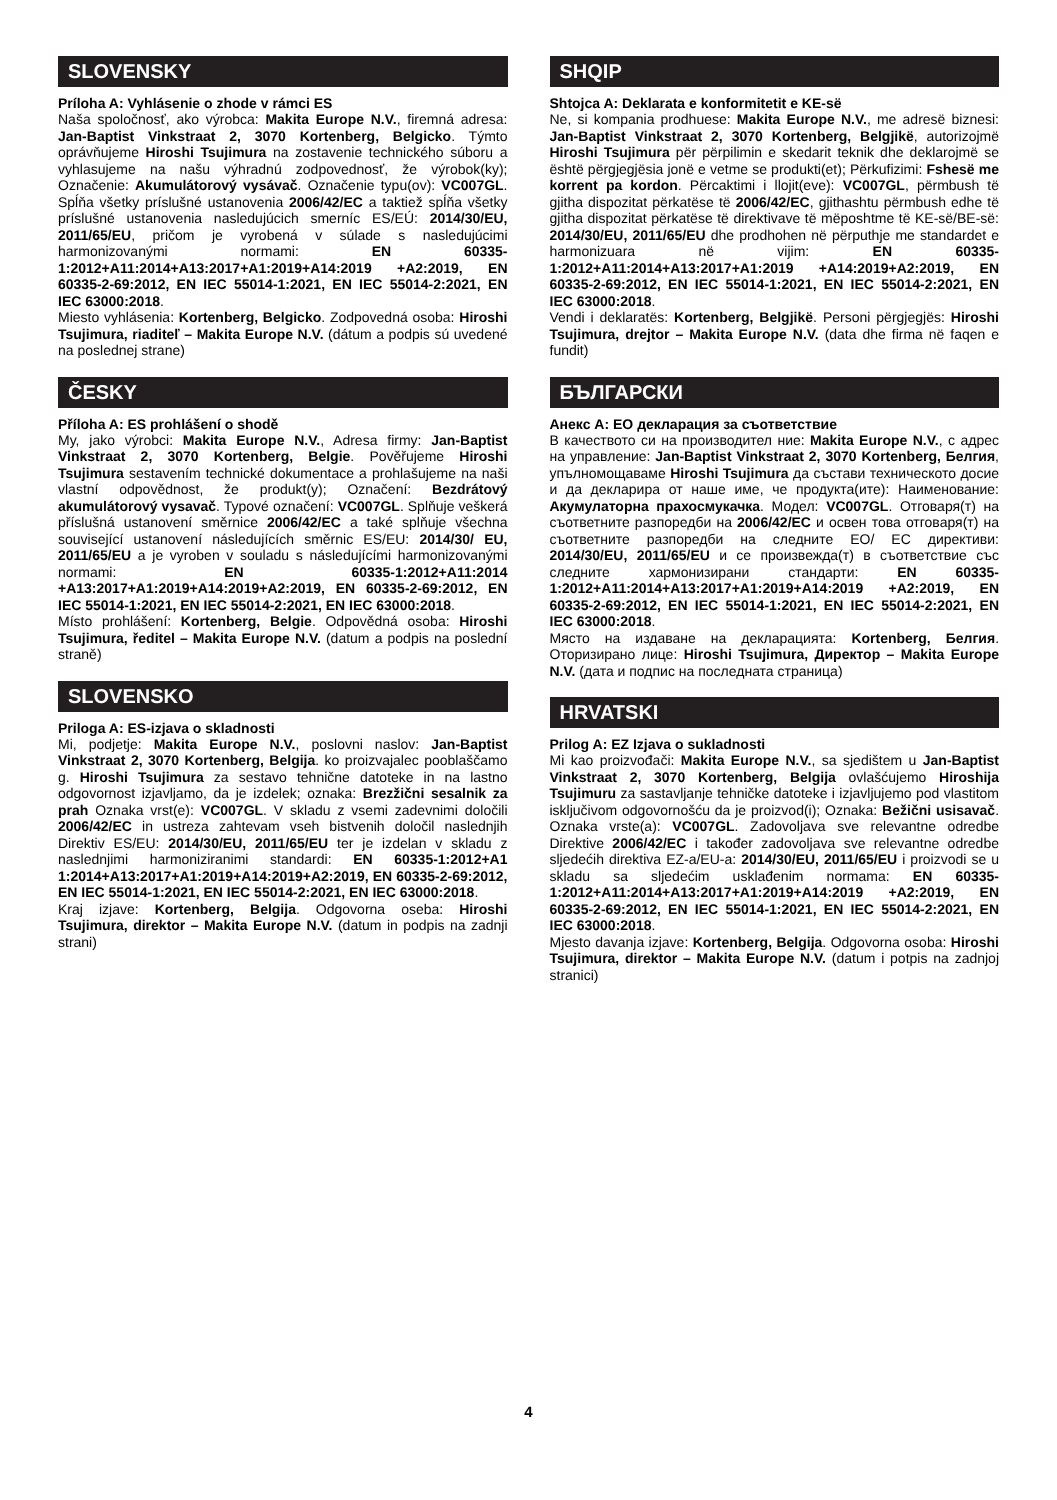SLOVENSKY
Príloha A: Vyhlásenie o zhode v rámci ES
Naša spoločnosť, ako výrobca: Makita Europe N.V., firemná adresa: Jan-Baptist Vinkstraat 2, 3070 Kortenberg, Belgicko. Týmto oprávňujeme Hiroshi Tsujimura na zostavenie technického súboru a vyhlasujeme na našu výhradnú zodpovednosť, že výrobok(ky); Označenie: Akumulátorový vysávač. Označenie typu(ov): VC007GL. Spĺňa všetky príslušné ustanovenia 2006/42/EC a taktiež spĺňa všetky príslušné ustanovenia nasledujúcich smerníc ES/EÚ: 2014/30/EU, 2011/65/EU, pričom je vyrobená v súlade s nasledujúcimi harmonizovanými normami: EN 60335-1:2012+A11:2014+A13:2017+A1:2019+A14:2019 +A2:2019, EN 60335-2-69:2012, EN IEC 55014-1:2021, EN IEC 55014-2:2021, EN IEC 63000:2018.
Miesto vyhlásenia: Kortenberg, Belgicko. Zodpovedná osoba: Hiroshi Tsujimura, riaditeľ – Makita Europe N.V. (dátum a podpis sú uvedené na poslednej strane)
ČESKY
Příloha A: ES prohlášení o shodě
My, jako výrobci: Makita Europe N.V., Adresa firmy: Jan-Baptist Vinkstraat 2, 3070 Kortenberg, Belgie. Pověřujeme Hiroshi Tsujimura sestavením technické dokumentace a prohlašujeme na naši vlastní odpovědnost, že produkt(y); Označení: Bezdrátový akumulátorový vysavač. Typové označení: VC007GL. Splňuje veškerá příslušná ustanovení směrnice 2006/42/EC a také splňuje všechna související ustanovení následujících směrnic ES/EU: 2014/30/ EU, 2011/65/EU a je vyroben v souladu s následujícími harmonizovanými normami: EN 60335-1:2012+A11:2014 +A13:2017+A1:2019+A14:2019+A2:2019, EN 60335-2-69:2012, EN IEC 55014-1:2021, EN IEC 55014-2:2021, EN IEC 63000:2018.
Místo prohlášení: Kortenberg, Belgie. Odpovědná osoba: Hiroshi Tsujimura, ředitel – Makita Europe N.V. (datum a podpis na poslední straně)
SLOVENSKO
Priloga A: ES-izjava o skladnosti
Mi, podjetje: Makita Europe N.V., poslovni naslov: Jan-Baptist Vinkstraat 2, 3070 Kortenberg, Belgija. ko proizvajalec pooblaščamo g. Hiroshi Tsujimura za sestavo tehnične datoteke in na lastno odgovornost izjavljamo, da je izdelek; oznaka: Brezžični sesalnik za prah Oznaka vrst(e): VC007GL. V skladu z vsemi zadevnimi določili 2006/42/EC in ustreza zahtevam vseh bistvenih določil naslednjih Direktiv ES/EU: 2014/30/EU, 2011/65/EU ter je izdelan v skladu z naslednjimi harmoniziranimi standardi: EN 60335-1:2012+A1 1:2014+A13:2017+A1:2019+A14:2019+A2:2019, EN 60335-2-69:2012, EN IEC 55014-1:2021, EN IEC 55014-2:2021, EN IEC 63000:2018.
Kraj izjave: Kortenberg, Belgija. Odgovorna oseba: Hiroshi Tsujimura, direktor – Makita Europe N.V. (datum in podpis na zadnji strani)
SHQIP
Shtojca A: Deklarata e konformitetit e KE-së
Ne, si kompania prodhuese: Makita Europe N.V., me adresë biznesi: Jan-Baptist Vinkstraat 2, 3070 Kortenberg, Belgjikë, autorizojmë Hiroshi Tsujimura për përpilimin e skedarit teknik dhe deklarojmë se është përgjegjësia jonë e vetme se produkti(et); Përkufizimi: Fshesë me korrent pa kordon. Përcaktimi i llojit(eve): VC007GL, përmbush të gjitha dispozitat përkatëse të 2006/42/EC, gjithashtu përmbush edhe të gjitha dispozitat përkatëse të direktivave të mëposhtme të KE-së/BE-së: 2014/30/EU, 2011/65/EU dhe prodhohen në përputhje me standardet e harmonizuara në vijim: EN 60335-1:2012+A11:2014+A13:2017+A1:2019 +A14:2019+A2:2019, EN 60335-2-69:2012, EN IEC 55014-1:2021, EN IEC 55014-2:2021, EN IEC 63000:2018.
Vendi i deklaratës: Kortenberg, Belgjikë. Personi përgjegjës: Hiroshi Tsujimura, drejtor – Makita Europe N.V. (data dhe firma në faqen e fundit)
БЪЛГАРСКИ
Анекс A: ЕО декларация за съответствие
В качеството си на производител ние: Makita Europe N.V., с адрес на управление: Jan-Baptist Vinkstraat 2, 3070 Kortenberg, Белгия, упълномощаваме Hiroshi Tsujimura да състави техническото досие и да декларира от наше име, че продукта(ите): Наименование: Акумулаторна прахосмукачка. Модел: VC007GL. Отговаря(т) на съответните разпоредби на 2006/42/EC и освен това отговаря(т) на съответните разпоредби на следните ЕО/ ЕС директиви: 2014/30/EU, 2011/65/EU и се произвежда(т) в съответствие със следните хармонизирани стандарти: EN 60335-1:2012+A11:2014+A13:2017+A1:2019+A14:2019 +A2:2019, EN 60335-2-69:2012, EN IEC 55014-1:2021, EN IEC 55014-2:2021, EN IEC 63000:2018.
Място на издаване на декларацията: Kortenberg, Белгия. Оторизирано лице: Hiroshi Tsujimura, Директор – Makita Europe N.V. (дата и подпис на последната страница)
HRVATSKI
Prilog A: EZ Izjava o sukladnosti
Mi kao proizvođači: Makita Europe N.V., sa sjedištem u Jan-Baptist Vinkstraat 2, 3070 Kortenberg, Belgija ovlašćujemo Hiroshija Tsujimuru za sastavljanje tehničke datoteke i izjavljujemo pod vlastitom isključivom odgovornošću da je proizvod(i); Oznaka: Bežični usisavač. Oznaka vrste(a): VC007GL. Zadovoljava sve relevantne odredbe Direktive 2006/42/EC i također zadovoljava sve relevantne odredbe sljedećih direktiva EZ-a/EU-a: 2014/30/EU, 2011/65/EU i proizvodi se u skladu sa sljedećim usklađenim normama: EN 60335-1:2012+A11:2014+A13:2017+A1:2019+A14:2019 +A2:2019, EN 60335-2-69:2012, EN IEC 55014-1:2021, EN IEC 55014-2:2021, EN IEC 63000:2018.
Mjesto davanja izjave: Kortenberg, Belgija. Odgovorna osoba: Hiroshi Tsujimura, direktor – Makita Europe N.V. (datum i potpis na zadnjoj stranici)
4